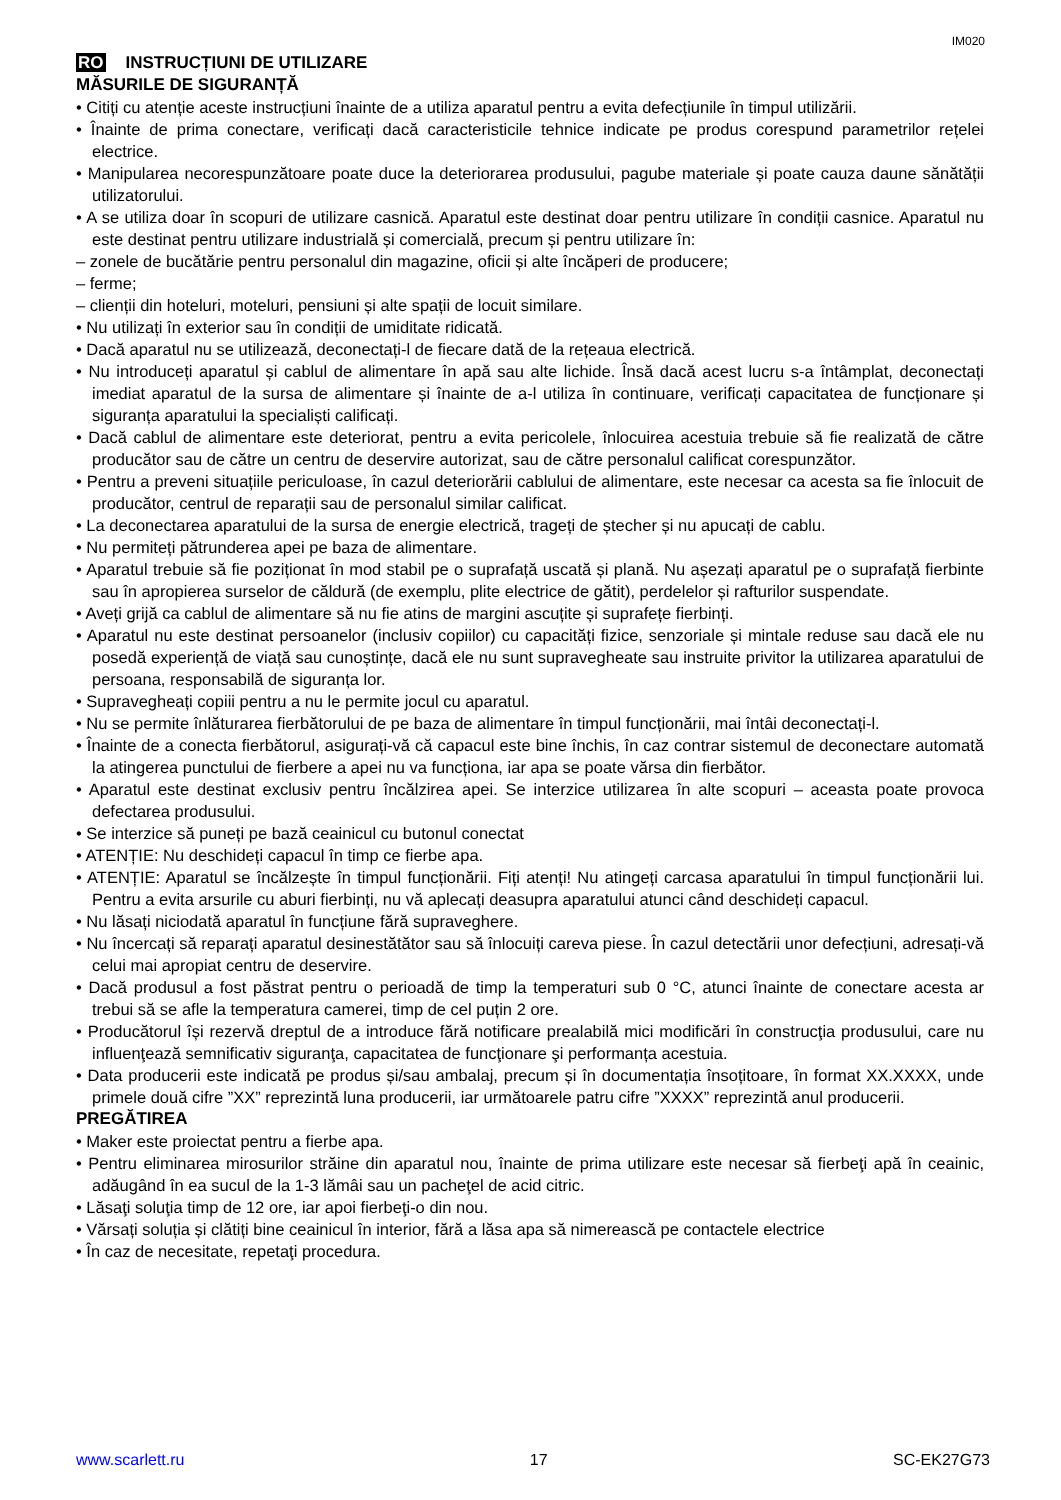IM020
RO INSTRUCȚIUNI DE UTILIZARE
MĂSURILE DE SIGURANȚĂ
• Citiți cu atenție aceste instrucțiuni înainte de a utiliza aparatul pentru a evita defecțiunile în timpul utilizării.
• Înainte de prima conectare, verificați dacă caracteristicile tehnice indicate pe produs corespund parametrilor rețelei electrice.
• Manipularea necorespunzătoare poate duce la deteriorarea produsului, pagube materiale și poate cauza daune sănătății utilizatorului.
• A se utiliza doar în scopuri de utilizare casnică. Aparatul este destinat doar pentru utilizare în condiții casnice. Aparatul nu este destinat pentru utilizare industrială și comercială, precum și pentru utilizare în:
– zonele de bucătărie pentru personalul din magazine, oficii și alte încăperi de producere;
– ferme;
– clienții din hoteluri, moteluri, pensiuni și alte spații de locuit similare.
• Nu utilizați în exterior sau în condiții de umiditate ridicată.
• Dacă aparatul nu se utilizează, deconectați-l de fiecare dată de la rețeaua electrică.
• Nu introduceți aparatul și cablul de alimentare în apă sau alte lichide. Însă dacă acest lucru s-a întâmplat, deconectați imediat aparatul de la sursa de alimentare și înainte de a-l utiliza în continuare, verificați capacitatea de funcționare și siguranța aparatului la specialiști calificați.
• Dacă cablul de alimentare este deteriorat, pentru a evita pericolele, înlocuirea acestuia trebuie să fie realizată de către producător sau de către un centru de deservire autorizat, sau de către personalul calificat corespunzător.
• Pentru a preveni situațiile periculoase, în cazul deteriorării cablului de alimentare, este necesar ca acesta sa fie înlocuit de producător, centrul de reparații sau de personalul similar calificat.
• La deconectarea aparatului de la sursa de energie electrică, trageți de ștecher și nu apucați de cablu.
• Nu permiteți pătrunderea apei pe baza de alimentare.
• Aparatul trebuie să fie poziționat în mod stabil pe o suprafață uscată și plană. Nu așezați aparatul pe o suprafață fierbinte sau în apropierea surselor de căldură (de exemplu, plite electrice de gătit), perdelelor și rafturilor suspendate.
• Aveți grijă ca cablul de alimentare să nu fie atins de margini ascuțite și suprafețe fierbinți.
• Aparatul nu este destinat persoanelor (inclusiv copiilor) cu capacități fizice, senzoriale și mintale reduse sau dacă ele nu posedă experiență de viață sau cunoștințe, dacă ele nu sunt supravegheate sau instruite privitor la utilizarea aparatului de persoana, responsabilă de siguranța lor.
• Supravegheați copiii pentru a nu le permite jocul cu aparatul.
• Nu se permite înlăturarea fierbătorului de pe baza de alimentare în timpul funcționării, mai întâi deconectați-l.
• Înainte de a conecta fierbătorul, asigurați-vă că capacul este bine închis, în caz contrar sistemul de deconectare automată la atingerea punctului de fierbere a apei nu va funcționa, iar apa se poate vărsa din fierbător.
• Aparatul este destinat exclusiv pentru încălzirea apei. Se interzice utilizarea în alte scopuri – aceasta poate provoca defectarea produsului.
• Se interzice să puneți pe bază ceainicul cu butonul conectat
• ATENȚIE: Nu deschideți capacul în timp ce fierbe apa.
• ATENȚIE: Aparatul se încălzește în timpul funcționării. Fiți atenți! Nu atingeți carcasa aparatului în timpul funcționării lui. Pentru a evita arsurile cu aburi fierbinți, nu vă aplecați deasupra aparatului atunci când deschideți capacul.
• Nu lăsați niciodată aparatul în funcțiune fără supraveghere.
• Nu încercați să reparați aparatul desinestătător sau să înlocuiți careva piese. În cazul detectării unor defecțiuni, adresați-vă celui mai apropiat centru de deservire.
• Dacă produsul a fost păstrat pentru o perioadă de timp la temperaturi sub 0 °C, atunci înainte de conectare acesta ar trebui să se afle la temperatura camerei, timp de cel puțin 2 ore.
• Producătorul își rezervă dreptul de a introduce fără notificare prealabilă mici modificări în construcţia produsului, care nu influenţează semnificativ siguranţa, capacitatea de funcţionare şi performanța acestuia.
• Data producerii este indicată pe produs și/sau ambalaj, precum și în documentația însoțitoare, în format XX.XXXX, unde primele două cifre ”XX” reprezintă luna producerii, iar următoarele patru cifre ”XXXX” reprezintă anul producerii.
PREGĂTIREA
• Maker este proiectat pentru a fierbe apa.
• Pentru eliminarea mirosurilor străine din aparatul nou, înainte de prima utilizare este necesar să fierbeţi apă în ceainic, adăugând în ea sucul de la 1-3 lămâi sau un pacheţel de acid citric.
• Lăsaţi soluţia timp de 12 ore, iar apoi fierbeţi-o din nou.
• Vărsați soluția și clătiți bine ceainicul în interior, fără a lăsa apa să nimerească pe contactele electrice
• În caz de necesitate, repetaţi procedura.
www.scarlett.ru 17 SC-EK27G73